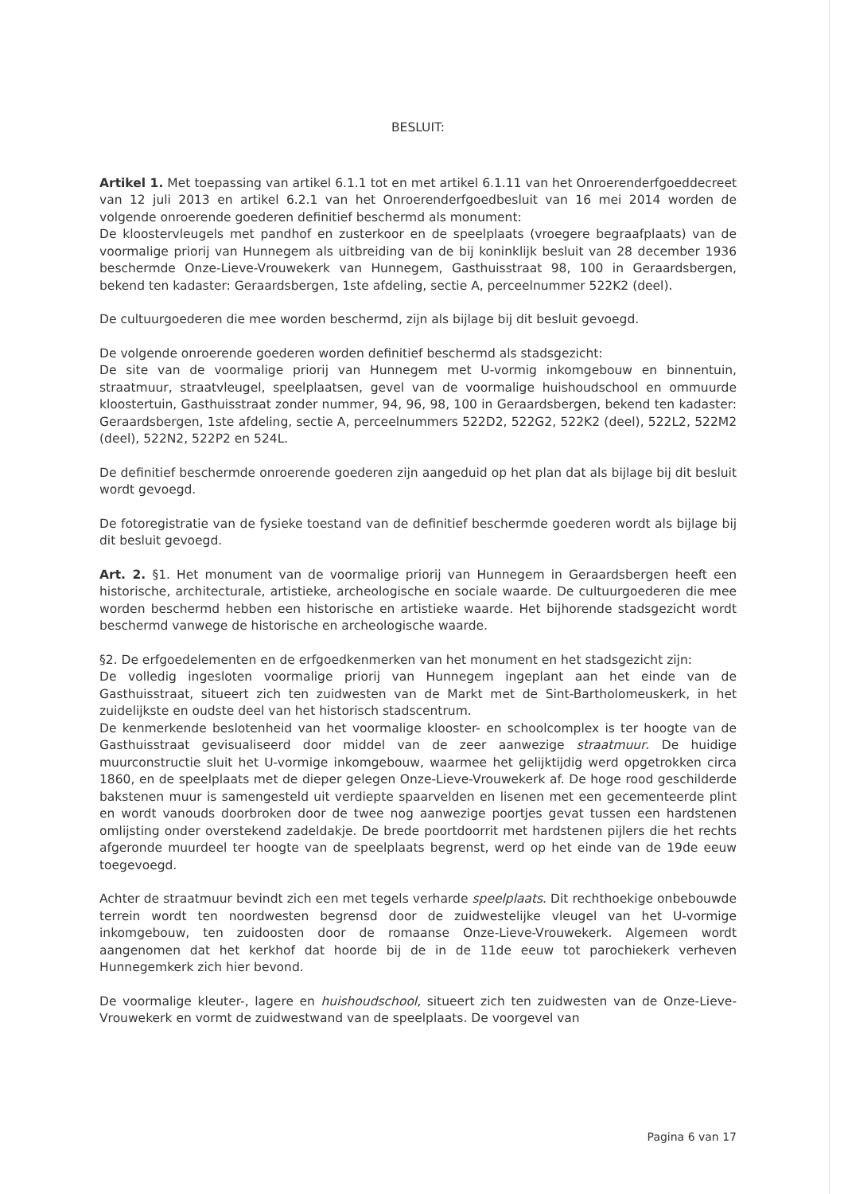BESLUIT:
Artikel 1. Met toepassing van artikel 6.1.1 tot en met artikel 6.1.11 van het Onroerenderfgoeddecreet van 12 juli 2013 en artikel 6.2.1 van het Onroerenderfgoedbesluit van 16 mei 2014 worden de volgende onroerende goederen definitief beschermd als monument:
De kloostervleugels met pandhof en zusterkoor en de speelplaats (vroegere begraafplaats) van de voormalige priorij van Hunnegem als uitbreiding van de bij koninklijk besluit van 28 december 1936 beschermde Onze-Lieve-Vrouwekerk van Hunnegem, Gasthuisstraat 98, 100 in Geraardsbergen, bekend ten kadaster: Geraardsbergen, 1ste afdeling, sectie A, perceelnummer 522K2 (deel).
De cultuurgoederen die mee worden beschermd, zijn als bijlage bij dit besluit gevoegd.
De volgende onroerende goederen worden definitief beschermd als stadsgezicht:
De site van de voormalige priorij van Hunnegem met U-vormig inkomgebouw en binnentuin, straatmuur, straatvleugel, speelplaatsen, gevel van de voormalige huishoudschool en ommuurde kloostertuin, Gasthuisstraat zonder nummer, 94, 96, 98, 100 in Geraardsbergen, bekend ten kadaster: Geraardsbergen, 1ste afdeling, sectie A, perceelnummers 522D2, 522G2, 522K2 (deel), 522L2, 522M2 (deel), 522N2, 522P2 en 524L.
De definitief beschermde onroerende goederen zijn aangeduid op het plan dat als bijlage bij dit besluit wordt gevoegd.
De fotoregistratie van de fysieke toestand van de definitief beschermde goederen wordt als bijlage bij dit besluit gevoegd.
Art. 2. §1. Het monument van de voormalige priorij van Hunnegem in Geraardsbergen heeft een historische, architecturale, artistieke, archeologische en sociale waarde. De cultuurgoederen die mee worden beschermd hebben een historische en artistieke waarde. Het bijhorende stadsgezicht wordt beschermd vanwege de historische en archeologische waarde.
§2. De erfgoedelementen en de erfgoedkenmerken van het monument en het stadsgezicht zijn:
De volledig ingesloten voormalige priorij van Hunnegem ingeplant aan het einde van de Gasthuisstraat, situeert zich ten zuidwesten van de Markt met de Sint-Bartholomeuskerk, in het zuidelijkste en oudste deel van het historisch stadscentrum.
De kenmerkende beslotenheid van het voormalige klooster- en schoolcomplex is ter hoogte van de Gasthuisstraat gevisualiseerd door middel van de zeer aanwezige straatmuur. De huidige muurconstructie sluit het U-vormige inkomgebouw, waarmee het gelijktijdig werd opgetrokken circa 1860, en de speelplaats met de dieper gelegen Onze-Lieve-Vrouwekerk af. De hoge rood geschilderde bakstenen muur is samengesteld uit verdiepte spaarvelden en lisenen met een gecementeerde plint en wordt vanouds doorbroken door de twee nog aanwezige poortjes gevat tussen een hardstenen omlijsting onder overstekend zadeldakje. De brede poortdoorrit met hardstenen pijlers die het rechts afgeronde muurdeel ter hoogte van de speelplaats begrenst, werd op het einde van de 19de eeuw toegevoegd.
Achter de straatmuur bevindt zich een met tegels verharde speelplaats. Dit rechthoekige onbebouwde terrein wordt ten noordwesten begrensd door de zuidwestelijke vleugel van het U-vormige inkomgebouw, ten zuidoosten door de romaanse Onze-Lieve-Vrouwekerk. Algemeen wordt aangenomen dat het kerkhof dat hoorde bij de in de 11de eeuw tot parochiekerk verheven Hunnegemkerk zich hier bevond.
De voormalige kleuter-, lagere en huishoudschool, situeert zich ten zuidwesten van de Onze-Lieve-Vrouwekerk en vormt de zuidwestwand van de speelplaats. De voorgevel van
Pagina 6 van 17